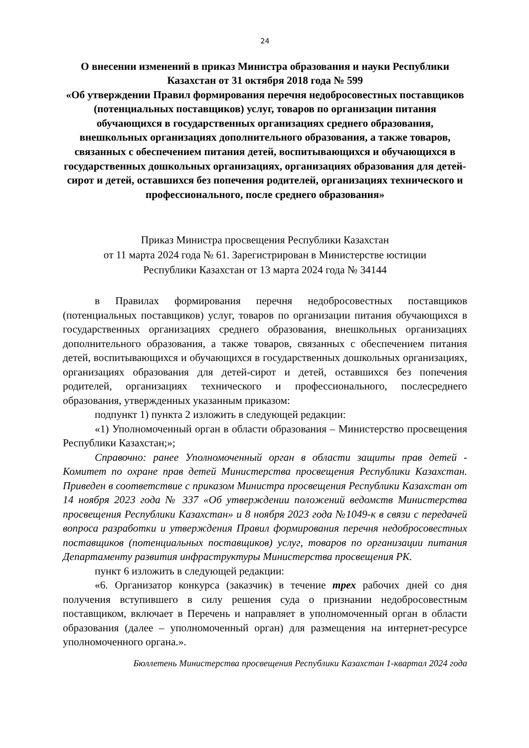24
О внесении изменений в приказ Министра образования и науки Республики Казахстан от 31 октября 2018 года № 599
«Об утверждении Правил формирования перечня недобросовестных поставщиков (потенциальных поставщиков) услуг, товаров по организации питания обучающихся в государственных организациях среднего образования, внешкольных организациях дополнительного образования, а также товаров, связанных с обеспечением питания детей, воспитывающихся и обучающихся в государственных дошкольных организациях, организациях образования для детей-сирот и детей, оставшихся без попечения родителей, организациях технического и профессионального, после среднего образования»
Приказ Министра просвещения Республики Казахстан
от 11 марта 2024 года № 61. Зарегистрирован в Министерстве юстиции
Республики Казахстан от 13 марта 2024 года № 34144
в Правилах формирования перечня недобросовестных поставщиков (потенциальных поставщиков) услуг, товаров по организации питания обучающихся в государственных организациях среднего образования, внешкольных организациях дополнительного образования, а также товаров, связанных с обеспечением питания детей, воспитывающихся и обучающихся в государственных дошкольных организациях, организациях образования для детей-сирот и детей, оставшихся без попечения родителей, организациях технического и профессионального, послесреднего образования, утвержденных указанным приказом:
подпункт 1) пункта 2 изложить в следующей редакции:
«1) Уполномоченный орган в области образования – Министерство просвещения Республики Казахстан;»;
Справочно: ранее Уполномоченный орган в области защиты прав детей - Комитет по охране прав детей Министерства просвещения Республики Казахстан. Приведен в соответствие с приказом Министра просвещения Республики Казахстан от 14 ноября 2023 года № 337 «Об утверждении положений ведомств Министерства просвещения Республики Казахстан» и 8 ноября 2023 года №1049-к в связи с передачей вопроса разработки и утверждения Правил формирования перечня недобросовестных поставщиков (потенциальных поставщиков) услуг, товаров по организации питания Департаменту развития инфраструктуры Министерства просвещения РК.
пункт 6 изложить в следующей редакции:
«6. Организатор конкурса (заказчик) в течение трех рабочих дней со дня получения вступившего в силу решения суда о признании недобросовестным поставщиком, включает в Перечень и направляет в уполномоченный орган в области образования (далее – уполномоченный орган) для размещения на интернет-ресурсе уполномоченного органа.».
Бюллетень Министерства просвещения Республики Казахстан 1-квартал 2024 года